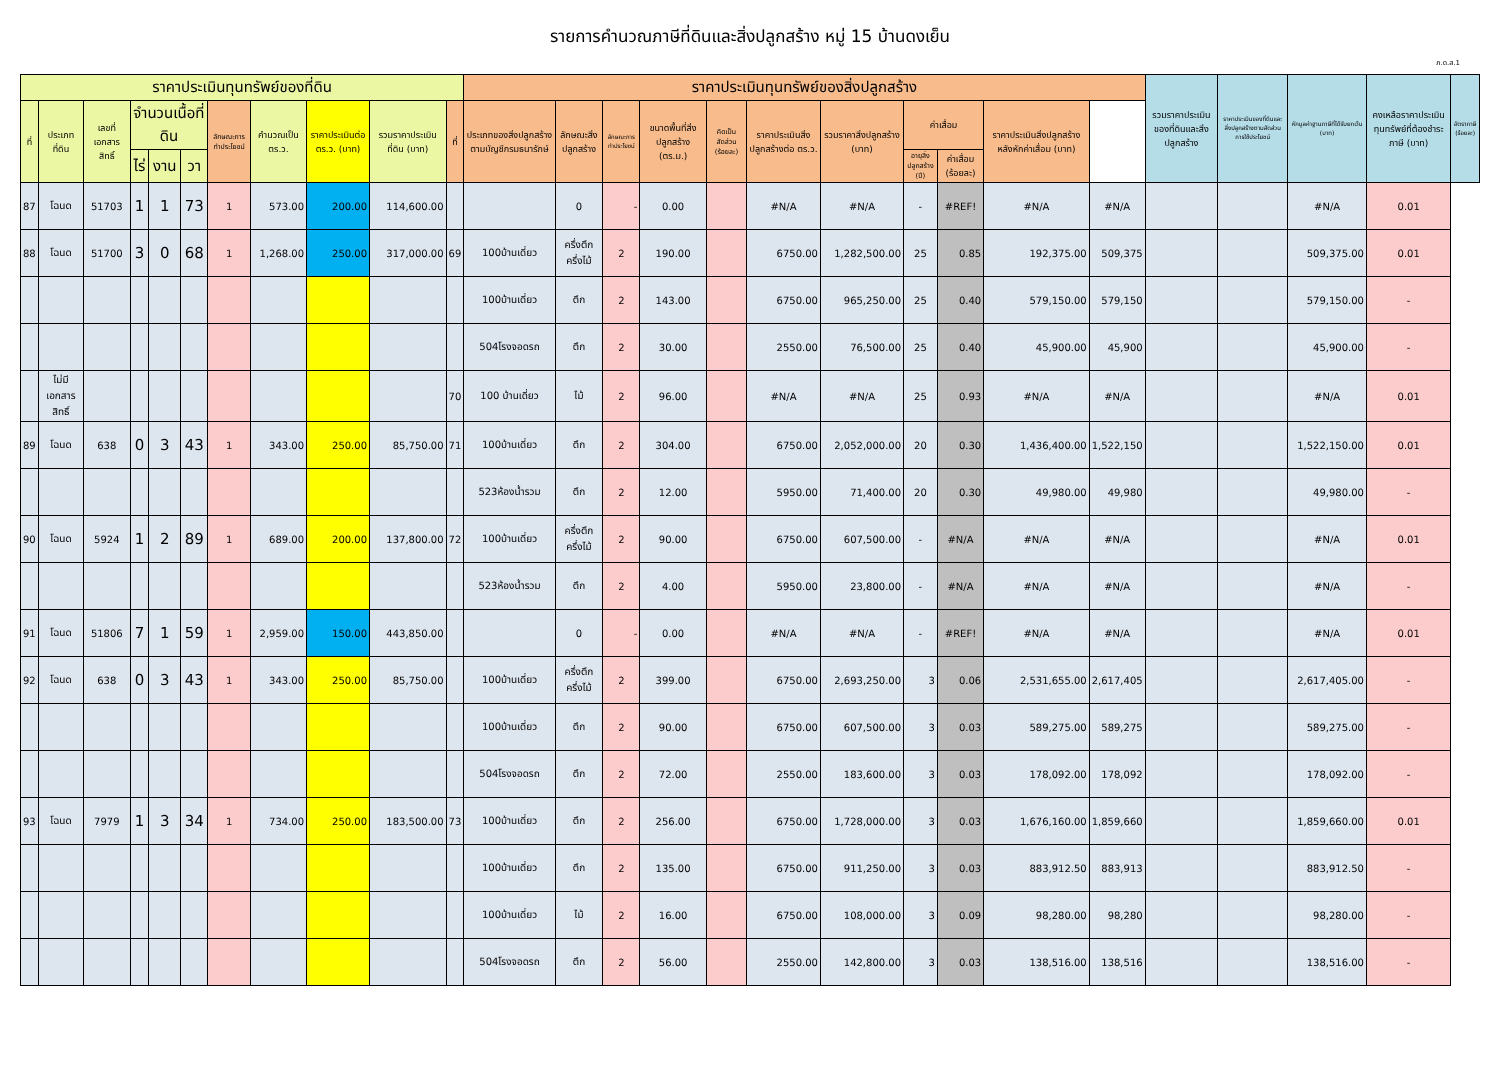รายการคำนวณภาษีที่ดินและสิ่งปลูกสร้าง หมู่ 15 บ้านดงเย็น
ภ.ด.ส.1
| ราคาประเมินทุนทรัพย์ของที่ดิน | | | | | | | | | | | ราคาประเมินทุนทรัพย์ของสิ่งปลูกสร้าง | | | | | | | | | | | รวมราคาประเมินของที่ดินและสิ่งปลูกสร้าง | ราคาประเมินของที่ดินและสิ่งปลูกสร้างตามสัดส่วนการใช้ประโยชน์ | หักมูลค่าฐานภาษีที่ได้รับยกเว้น (บาท) | คงเหลือราคาประเมินทุนทรัพย์ที่ต้องชำระภาษี (บาท) | อัตราภาษี (ร้อยละ) |
| --- | --- | --- | --- | --- | --- | --- | --- | --- | --- | --- | --- | --- | --- | --- | --- | --- | --- | --- | --- | --- | --- | --- | --- | --- | --- | --- |
| ที่ | ประเภทที่ดิน | เลขที่เอกสารสิทธิ์ | จำนวนเนื้อที่ดิน | | | ลักษณะการทำประโยชน์ | คำนวณเป็น ตร.ว. | ราคาประเมินต่อ ตร.ว. (บาท) | รวมราคาประเมินที่ดิน (บาท) | ที่ | ประเภทของสิ่งปลูกสร้างตามบัญชีกรมธนารักษ์ | ลักษณะสิ่งปลูกสร้าง | ลักษณะการทำประโยชน์ | ขนาดพื้นที่สิ่งปลูกสร้าง (ตร.ม.) | คิดเป็นสัดส่วน (ร้อยละ) | ราคาประเมินสิ่งปลูกสร้างต่อ ตร.ว. | รวมราคาสิ่งปลูกสร้าง (บาท) | ค่าเสื่อม | | ราคาประเมินสิ่งปลูกสร้างหลังหักค่าเสื่อม (บาท) | | | | | | |
| | | | ไร่ | งาน | วา | | | | | | | | | | | | | อายุสิ่งปลูกสร้าง (ปี) | ค่าเสื่อม (ร้อยละ) | | | | | | | |
| 87 | โฉนด | 51703 | 1 | 1 | 73 | 1 | 573.00 | 200.00 | 114,600.00 | | | 0 | - | 0.00 | | #N/A | #N/A | - | #REF! | #N/A | #N/A | | | #N/A | 0.01 | |
| 88 | โฉนด | 51700 | 3 | 0 | 68 | 1 | 1,268.00 | 250.00 | 317,000.00 | 69 | 100บ้านเดี่ยว | ครึ่งตึกครึ่งไม้ | 2 | 190.00 | | 6750.00 | 1,282,500.00 | 25 | 0.85 | 192,375.00 | 509,375 | | | 509,375.00 | 0.01 | |
| | | | | | | | | | | | 100บ้านเดี่ยว | ตึก | 2 | 143.00 | | 6750.00 | 965,250.00 | 25 | 0.40 | 579,150.00 | 579,150 | | | 579,150.00 | - | |
| | | | | | | | | | | | 504โรงจอดรถ | ตึก | 2 | 30.00 | | 2550.00 | 76,500.00 | 25 | 0.40 | 45,900.00 | 45,900 | | | 45,900.00 | - | |
| | ไม่มีเอกสารสิทธิ์ | | | | | | | | | 70 | 100 บ้านเดี่ยว | ไม้ | 2 | 96.00 | | #N/A | #N/A | 25 | 0.93 | #N/A | #N/A | | | #N/A | 0.01 | |
| 89 | โฉนด | 638 | 0 | 3 | 43 | 1 | 343.00 | 250.00 | 85,750.00 | 71 | 100บ้านเดี่ยว | ตึก | 2 | 304.00 | | 6750.00 | 2,052,000.00 | 20 | 0.30 | 1,436,400.00 | 1,522,150 | | | 1,522,150.00 | 0.01 | |
| | | | | | | | | | | | 523ห้องน้ำรวม | ตึก | 2 | 12.00 | | 5950.00 | 71,400.00 | 20 | 0.30 | 49,980.00 | 49,980 | | | 49,980.00 | - | |
| 90 | โฉนด | 5924 | 1 | 2 | 89 | 1 | 689.00 | 200.00 | 137,800.00 | 72 | 100บ้านเดี่ยว | ครึ่งตึกครึ่งไม้ | 2 | 90.00 | | 6750.00 | 607,500.00 | - | #N/A | #N/A | #N/A | | | #N/A | 0.01 | |
| | | | | | | | | | | | 523ห้องน้ำรวม | ตึก | 2 | 4.00 | | 5950.00 | 23,800.00 | - | #N/A | #N/A | #N/A | | | #N/A | - | |
| 91 | โฉนด | 51806 | 7 | 1 | 59 | 1 | 2,959.00 | 150.00 | 443,850.00 | | | 0 | - | 0.00 | | #N/A | #N/A | - | #REF! | #N/A | #N/A | | | #N/A | 0.01 | |
| 92 | โฉนด | 638 | 0 | 3 | 43 | 1 | 343.00 | 250.00 | 85,750.00 | | 100บ้านเดี่ยว | ครึ่งตึกครึ่งไม้ | 2 | 399.00 | | 6750.00 | 2,693,250.00 | 3 | 0.06 | 2,531,655.00 | 2,617,405 | | | 2,617,405.00 | - | |
| | | | | | | | | | | | 100บ้านเดี่ยว | ตึก | 2 | 90.00 | | 6750.00 | 607,500.00 | 3 | 0.03 | 589,275.00 | 589,275 | | | 589,275.00 | - | |
| | | | | | | | | | | | 504โรงจอดรถ | ตึก | 2 | 72.00 | | 2550.00 | 183,600.00 | 3 | 0.03 | 178,092.00 | 178,092 | | | 178,092.00 | - | |
| 93 | โฉนด | 7979 | 1 | 3 | 34 | 1 | 734.00 | 250.00 | 183,500.00 | 73 | 100บ้านเดี่ยว | ตึก | 2 | 256.00 | | 6750.00 | 1,728,000.00 | 3 | 0.03 | 1,676,160.00 | 1,859,660 | | | 1,859,660.00 | 0.01 | |
| | | | | | | | | | | | 100บ้านเดี่ยว | ตึก | 2 | 135.00 | | 6750.00 | 911,250.00 | 3 | 0.03 | 883,912.50 | 883,913 | | | 883,912.50 | - | |
| | | | | | | | | | | | 100บ้านเดี่ยว | ไม้ | 2 | 16.00 | | 6750.00 | 108,000.00 | 3 | 0.09 | 98,280.00 | 98,280 | | | 98,280.00 | - | |
| | | | | | | | | | | | 504โรงจอดรถ | ตึก | 2 | 56.00 | | 2550.00 | 142,800.00 | 3 | 0.03 | 138,516.00 | 138,516 | | | 138,516.00 | - | |